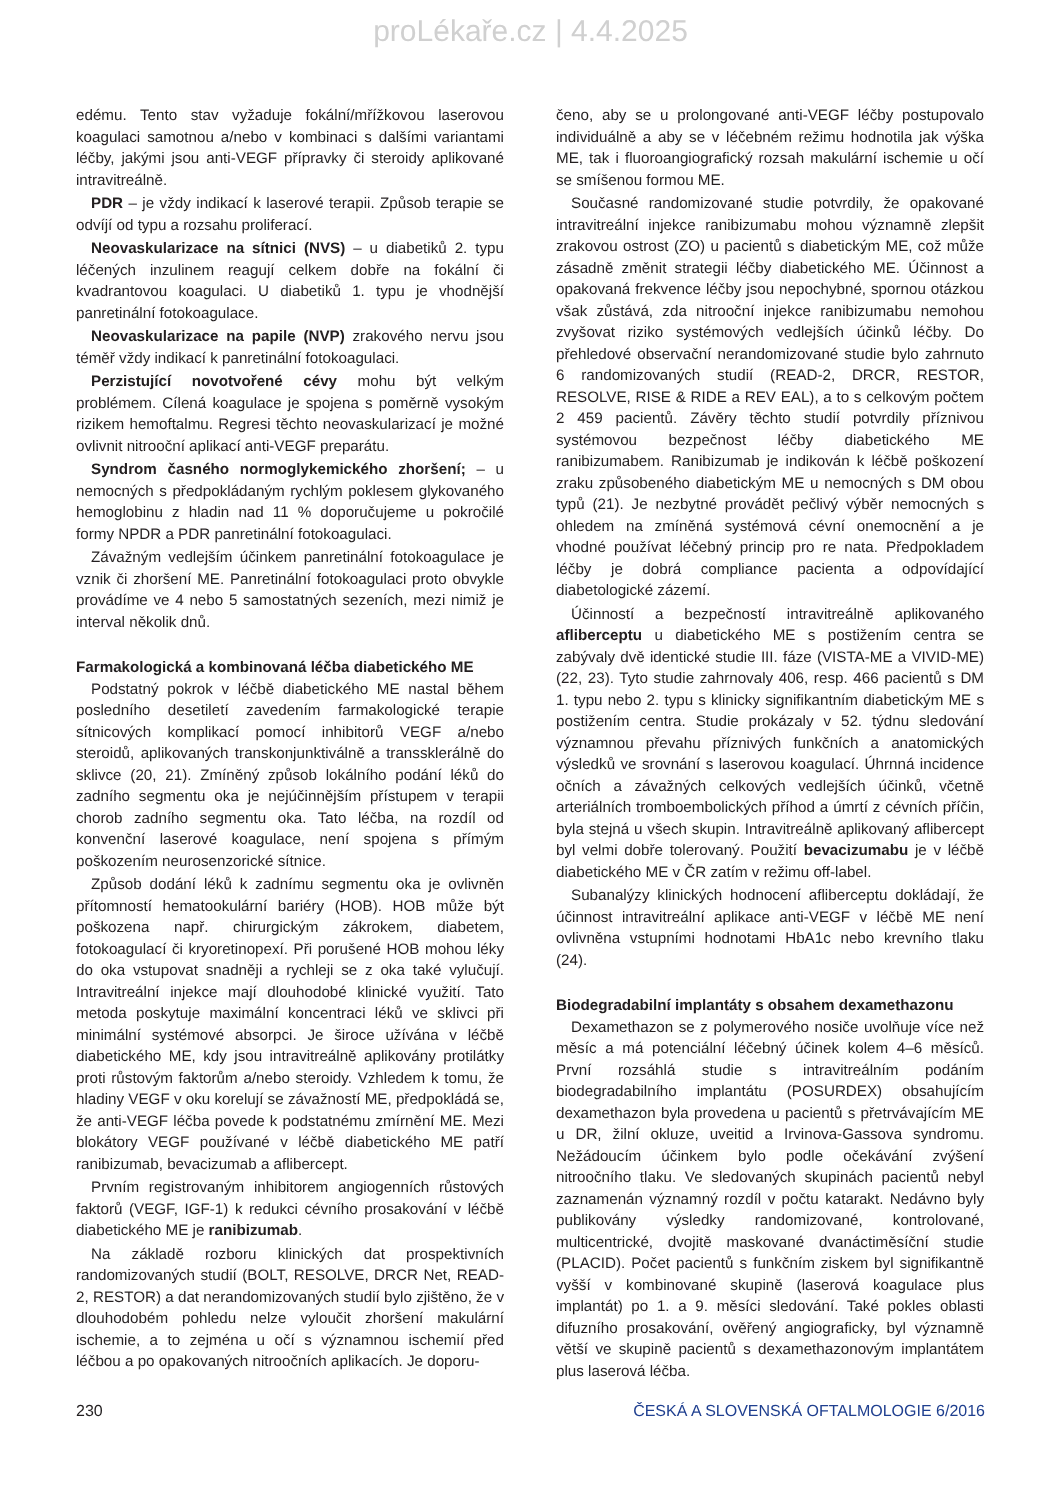proLékaře.cz | 4.4.2025
edému. Tento stav vyžaduje fokální/mřížkovou laserovou koagulaci samotnou a/nebo v kombinaci s dalšími variantami léčby, jakými jsou anti-VEGF přípravky či steroidy aplikované intravitreálně.
PDR – je vždy indikací k laserové terapii. Způsob terapie se odvíjí od typu a rozsahu proliferací.
Neovaskularizace na sítnici (NVS) – u diabetiků 2. typu léčených inzulinem reagují celkem dobře na fokální či kvadrantovou koagulaci. U diabetiků 1. typu je vhodnější panretinální fotokoagulace.
Neovaskularizace na papile (NVP) zrakového nervu jsou téměř vždy indikací k panretinální fotokoagulaci.
Perzistující novotvořené cévy mohu být velkým problémem. Cílená koagulace je spojena s poměrně vysokým rizikem hemoftalmu. Regresi těchto neovaskularizací je možné ovlivnit nitrooční aplikací anti-VEGF preparátu.
Syndrom časného normoglykemického zhoršení; – u nemocných s předpokládaným rychlým poklesem glykovaného hemoglobinu z hladin nad 11 % doporučujeme u pokročilé formy NPDR a PDR panretinální fotokoagulaci.
Závažným vedlejším účinkem panretinální fotokoagulace je vznik či zhoršení ME. Panretinální fotokoagulaci proto obvykle provádíme ve 4 nebo 5 samostatných sezeních, mezi nimiž je interval několik dnů.
Farmakologická a kombinovaná léčba diabetického ME
Podstatný pokrok v léčbě diabetického ME nastal během posledního desetiletí zavedením farmakologické terapie sítnicových komplikací pomocí inhibitorů VEGF a/nebo steroidů, aplikovaných transkonjunktiválně a transsklerálně do sklivce (20, 21). Zmíněný způsob lokálního podání léků do zadního segmentu oka je nejúčinnějším přístupem v terapii chorob zadního segmentu oka. Tato léčba, na rozdíl od konvenční laserové koagulace, není spojena s přímým poškozením neurosenzorické sítnice.
Způsob dodání léků k zadnímu segmentu oka je ovlivněn přítomností hematookulární bariéry (HOB). HOB může být poškozena např. chirurgickým zákrokem, diabetem, fotokoagulací či kryoretinopexí. Při porušené HOB mohou léky do oka vstupovat snadněji a rychleji se z oka také vylučují. Intravitreální injekce mají dlouhodobé klinické využití. Tato metoda poskytuje maximální koncentraci léků ve sklivci při minimální systémové absorpci. Je široce užívána v léčbě diabetického ME, kdy jsou intravitreálně aplikovány protilátky proti růstovým faktorům a/nebo steroidy. Vzhledem k tomu, že hladiny VEGF v oku korelují se závažností ME, předpokládá se, že anti-VEGF léčba povede k podstatnému zmírnění ME. Mezi blokátory VEGF používané v léčbě diabetického ME patří ranibizumab, bevacizumab a aflibercept.
Prvním registrovaným inhibitorem angiogenních růstových faktorů (VEGF, IGF-1) k redukci cévního prosakování v léčbě diabetického ME je ranibizumab.
Na základě rozboru klinických dat prospektivních randomizovaných studií (BOLT, RESOLVE, DRCR Net, READ-2, RESTOR) a dat nerandomizovaných studií bylo zjištěno, že v dlouhodobém pohledu nelze vyloučit zhoršení makulární ischemie, a to zejména u očí s významnou ischemií před léčbou a po opakovaných nitroočních aplikacích. Je doporu-
čeno, aby se u prolongované anti-VEGF léčby postupovalo individuálně a aby se v léčebném režimu hodnotila jak výška ME, tak i fluoroangiografický rozsah makulární ischemie u očí se smíšenou formou ME.
Současné randomizované studie potvrdily, že opakované intravitreální injekce ranibizumabu mohou významně zlepšit zrakovou ostrost (ZO) u pacientů s diabetickým ME, což může zásadně změnit strategii léčby diabetického ME. Účinnost a opakovaná frekvence léčby jsou nepochybné, spornou otázkou však zůstává, zda nitrooční injekce ranibizumabu nemohou zvyšovat riziko systémových vedlejších účinků léčby. Do přehledové observační nerandomizované studie bylo zahrnuto 6 randomizovaných studií (READ-2, DRCR, RESTOR, RESOLVE, RISE & RIDE a REV EAL), a to s celkovým počtem 2 459 pacientů. Závěry těchto studií potvrdily příznivou systémovou bezpečnost léčby diabetického ME ranibizumabem. Ranibizumab je indikován k léčbě poškození zraku způsobeného diabetickým ME u nemocných s DM obou typů (21). Je nezbytné provádět pečlivý výběr nemocných s ohledem na zmíněná systémová cévní onemocnění a je vhodné používat léčebný princip pro re nata. Předpokladem léčby je dobrá compliance pacienta a odpovídající diabetologické zázemí.
Účinností a bezpečností intravitreálně aplikovaného afliberceptu u diabetického ME s postižením centra se zabývaly dvě identické studie III. fáze (VISTA-ME a VIVID-ME)(22, 23). Tyto studie zahrnovaly 406, resp. 466 pacientů s DM 1. typu nebo 2. typu s klinicky signifikantním diabetickým ME s postižením centra. Studie prokázaly v 52. týdnu sledování významnou převahu příznivých funkčních a anatomických výsledků ve srovnání s laserovou koagulací. Úhrnná incidence očních a závažných celkových vedlejších účinků, včetně arteriálních tromboembolických příhod a úmrtí z cévních příčin, byla stejná u všech skupin. Intravitreálně aplikovaný aflibercept byl velmi dobře tolerovaný. Použití bevacizumabu je v léčbě diabetického ME v ČR zatím v režimu off-label.
Subanalýzy klinických hodnocení afliberceptu dokládají, že účinnost intravitreální aplikace anti-VEGF v léčbě ME není ovlivněna vstupními hodnotami HbA1c nebo krevního tlaku (24).
Biodegradabilní implantáty s obsahem dexamethazonu
Dexamethazon se z polymerového nosiče uvolňuje více než měsíc a má potenciální léčebný účinek kolem 4–6 měsíců. První rozsáhlá studie s intravitreálním podáním biodegradabilního implantátu (POSURDEX) obsahujícím dexamethazon byla provedena u pacientů s přetrvávajícím ME u DR, žilní okluze, uveitid a Irvinova-Gassova syndromu. Nežádoucím účinkem bylo podle očekávání zvýšení nitroočního tlaku. Ve sledovaných skupinách pacientů nebyl zaznamenán významný rozdíl v počtu katarakt. Nedávno byly publikovány výsledky randomizované, kontrolované, multicentrické, dvojitě maskované dvanáctiměsíční studie (PLACID). Počet pacientů s funkčním ziskem byl signifikantně vyšší v kombinované skupině (laserová koagulace plus implantát) po 1. a 9. měsíci sledování. Také pokles oblasti difuzního prosakování, ověřený angiograficky, byl významně větší ve skupině pacientů s dexamethazonovým implantátem plus laserová léčba.
230 ČESKÁ A SLOVENSKÁ OFTALMOLOGIE 6/2016